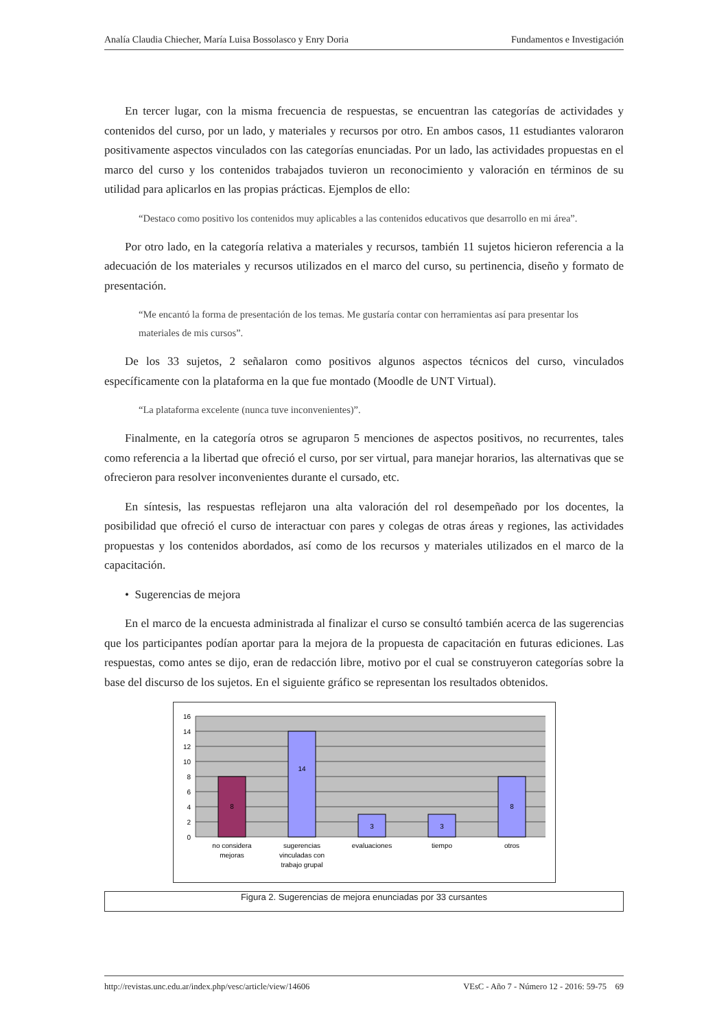Analía Claudia Chiecher, María Luisa Bossolasco y Enry Doria Fundamentos e Investigación
En tercer lugar, con la misma frecuencia de respuestas, se encuentran las categorías de actividades y contenidos del curso, por un lado, y materiales y recursos por otro. En ambos casos, 11 estudiantes valoraron positivamente aspectos vinculados con las categorías enunciadas. Por un lado, las actividades propuestas en el marco del curso y los contenidos trabajados tuvieron un reconocimiento y valoración en términos de su utilidad para aplicarlos en las propias prácticas. Ejemplos de ello:
“Destaco como positivo los contenidos muy aplicables a las contenidos educativos que desarrollo en mi área”.
Por otro lado, en la categoría relativa a materiales y recursos, también 11 sujetos hicieron referencia a la adecuación de los materiales y recursos utilizados en el marco del curso, su pertinencia, diseño y formato de presentación.
“Me encantó la forma de presentación de los temas. Me gustaría contar con herramientas así para presentar los materiales de mis cursos”.
De los 33 sujetos, 2 señalaron como positivos algunos aspectos técnicos del curso, vinculados específicamente con la plataforma en la que fue montado (Moodle de UNT Virtual).
“La plataforma excelente (nunca tuve inconvenientes)”.
Finalmente, en la categoría otros se agruparon 5 menciones de aspectos positivos, no recurrentes, tales como referencia a la libertad que ofreció el curso, por ser virtual, para manejar horarios, las alternativas que se ofrecieron para resolver inconvenientes durante el cursado, etc.
En síntesis, las respuestas reflejaron una alta valoración del rol desempeñado por los docentes, la posibilidad que ofreció el curso de interactuar con pares y colegas de otras áreas y regiones, las actividades propuestas y los contenidos abordados, así como de los recursos y materiales utilizados en el marco de la capacitación.
• Sugerencias de mejora
En el marco de la encuesta administrada al finalizar el curso se consultó también acerca de las sugerencias que los participantes podían aportar para la mejora de la propuesta de capacitación en futuras ediciones. Las respuestas, como antes se dijo, eran de redacción libre, motivo por el cual se construyeron categorías sobre la base del discurso de los sujetos. En el siguiente gráfico se representan los resultados obtenidos.
16
14
12
10
8
6
4
2
0
8
14
3
3
8
no considera
mejoras
sugerencias
vinculadas con
trabajo grupal
evaluaciones
tiempo
otros
Figura 2. Sugerencias de mejora enunciadas por 33 cursantes
http://revistas.unc.edu.ar/index.php/vesc/article/view/14606 VEsC - Año 7 - Número 12 - 2016: 59-75 69